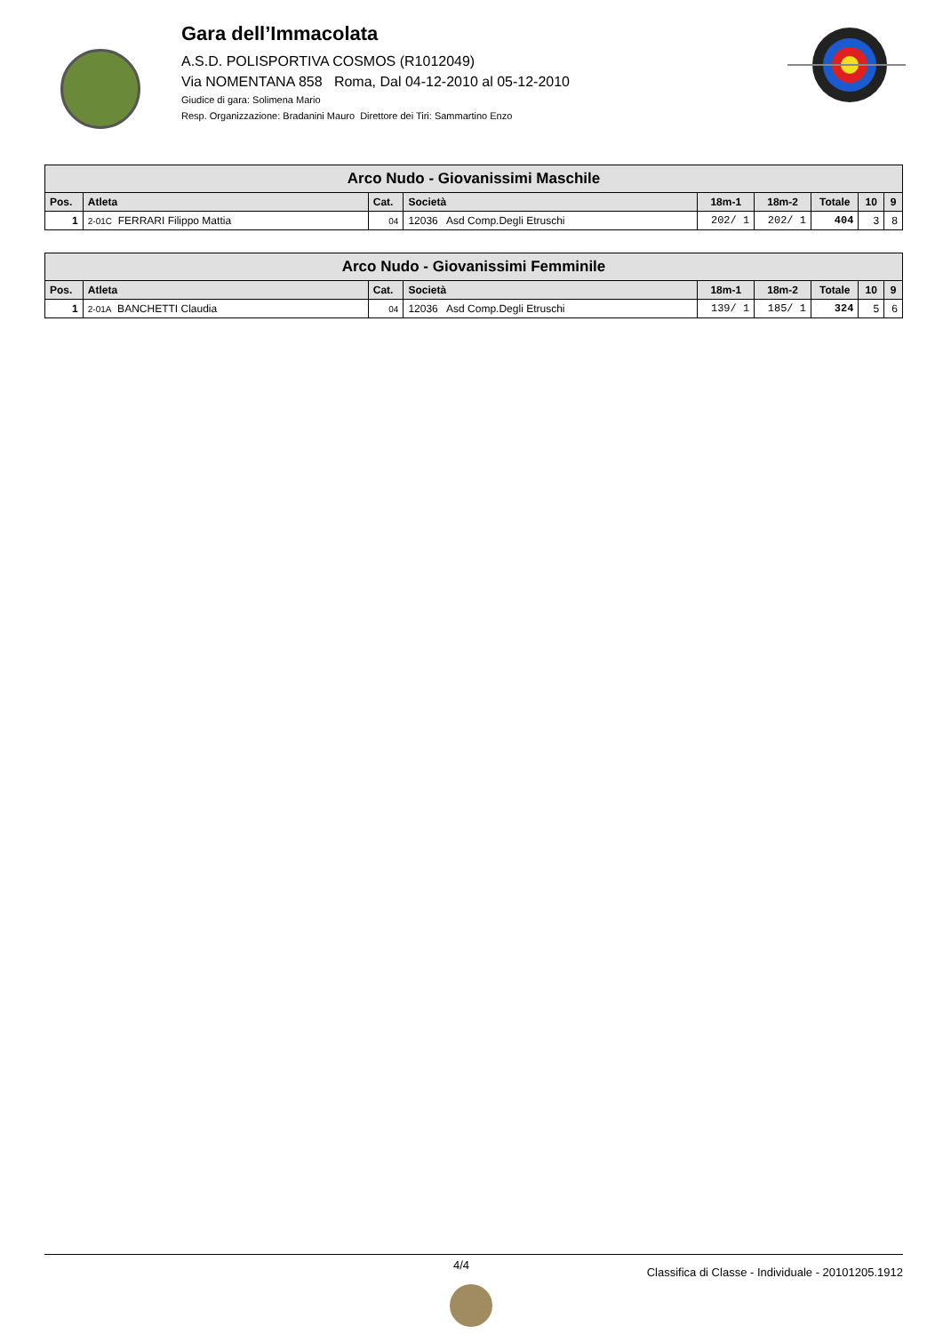Gara dell’Immacolata
A.S.D. POLISPORTIVA COSMOS (R1012049)
Via NOMENTANA 858 Roma, Dal 04-12-2010 al 05-12-2010
Giudice di gara: Solimena Mario
Resp. Organizzazione: Bradanini Mauro Direttore dei Tiri: Sammartino Enzo
| Arco Nudo - Giovanissimi Maschile | | | | | | | | |
| Pos. | Atleta | Cat. | Società | 18m-1 | 18m-2 | Totale | 10 | 9 |
| 1 | 2-01C FERRARI Filippo Mattia | 04 | 12036 Asd Comp.Degli Etruschi | 202/ 1 | 202/ 1 | 404 | 3 | 8 |
| Arco Nudo - Giovanissimi Femminile | | | | | | | | |
| Pos. | Atleta | Cat. | Società | 18m-1 | 18m-2 | Totale | 10 | 9 |
| 1 | 2-01A BANCHETTI Claudia | 04 | 12036 Asd Comp.Degli Etruschi | 139/ 1 | 185/ 1 | 324 | 5 | 6 |
4/4 Classifica di Classe - Individuale - 20101205.1912